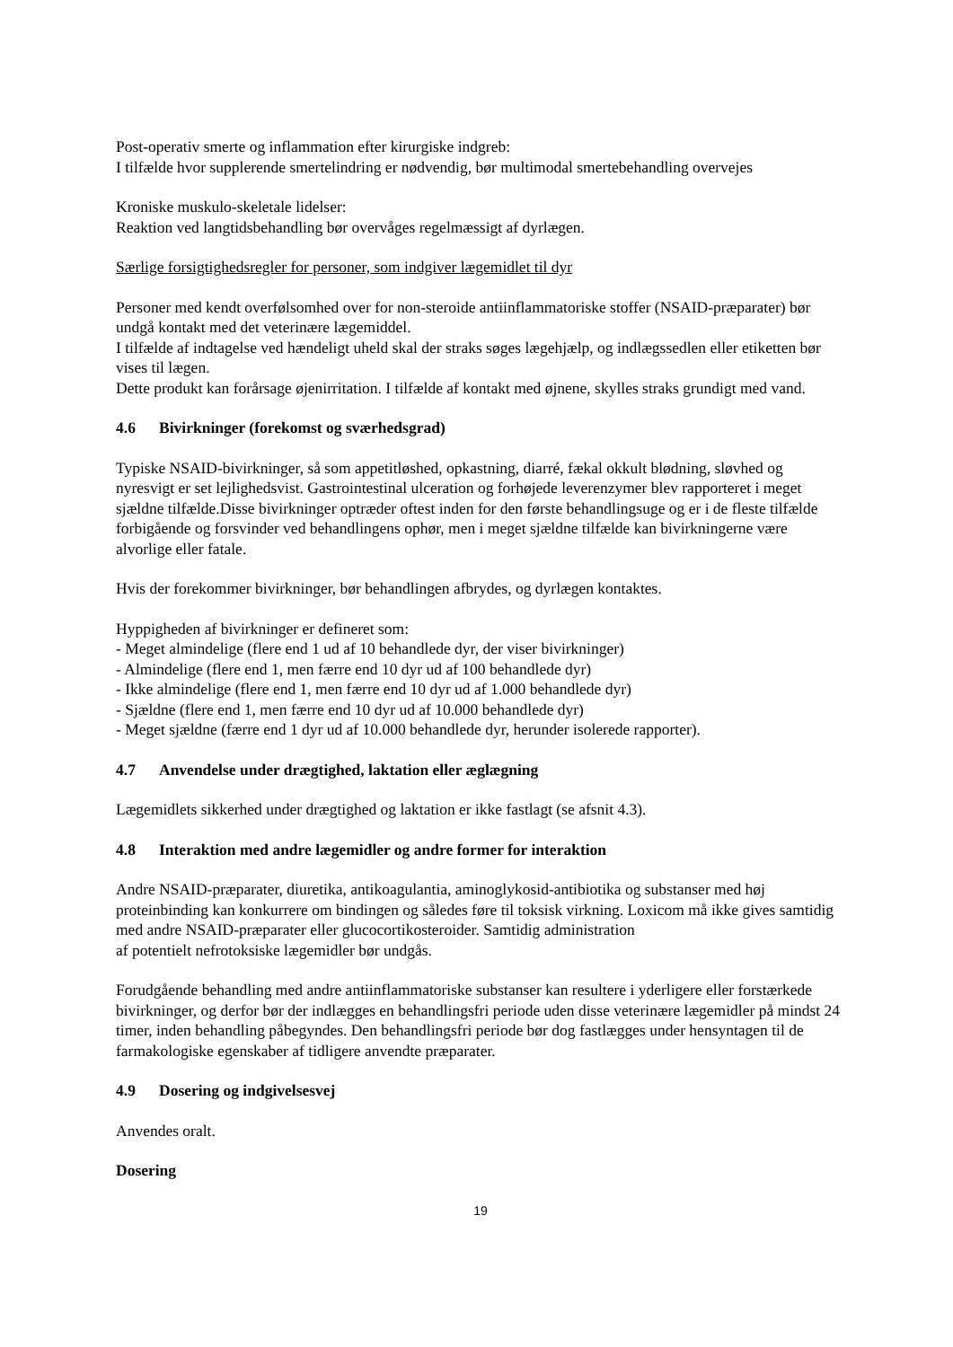Post-operativ smerte og inflammation efter kirurgiske indgreb:
I tilfælde hvor supplerende smertelindring er nødvendig, bør multimodal smertebehandling overvejes
Kroniske muskulo-skeletale lidelser:
Reaktion ved langtidsbehandling bør overvåges regelmæssigt af dyrlægen.
Særlige forsigtighedsregler for personer, som indgiver lægemidlet til dyr
Personer med kendt overfølsomhed over for non-steroide antiinflammatoriske stoffer (NSAID-præparater) bør undgå kontakt med det veterinære lægemiddel.
I tilfælde af indtagelse ved hændeligt uheld skal der straks søges lægehjælp, og indlægssedlen eller etiketten bør vises til lægen.
Dette produkt kan forårsage øjenirritation. I tilfælde af kontakt med øjnene, skylles straks grundigt med vand.
4.6 Bivirkninger (forekomst og sværhedsgrad)
Typiske NSAID-bivirkninger, så som appetitløshed, opkastning, diarré, fækal okkult blødning, sløvhed og nyresvigt er set lejlighedsvist. Gastrointestinal ulceration og forhøjede leverenzymer blev rapporteret i meget sjældne tilfælde.Disse bivirkninger optræder oftest inden for den første behandlingsuge og er i de fleste tilfælde forbigående og forsvinder ved behandlingens ophør, men i meget sjældne tilfælde kan bivirkningerne være alvorlige eller fatale.
Hvis der forekommer bivirkninger, bør behandlingen afbrydes, og dyrlægen kontaktes.
Hyppigheden af bivirkninger er defineret som:
- Meget almindelige (flere end 1 ud af 10 behandlede dyr, der viser bivirkninger)
- Almindelige (flere end 1, men færre end 10 dyr ud af 100 behandlede dyr)
- Ikke almindelige (flere end 1, men færre end 10 dyr ud af 1.000 behandlede dyr)
- Sjældne (flere end 1, men færre end 10 dyr ud af 10.000 behandlede dyr)
- Meget sjældne (færre end 1 dyr ud af 10.000 behandlede dyr, herunder isolerede rapporter).
4.7 Anvendelse under drægtighed, laktation eller æglægning
Lægemidlets sikkerhed under drægtighed og laktation er ikke fastlagt (se afsnit 4.3).
4.8 Interaktion med andre lægemidler og andre former for interaktion
Andre NSAID-præparater, diuretika, antikoagulantia, aminoglykosid-antibiotika og substanser med høj proteinbinding kan konkurrere om bindingen og således føre til toksisk virkning. Loxicom må ikke gives samtidig med andre NSAID-præparater eller glucocortikosteroider. Samtidig administration
af potentielt nefrotoksiske lægemidler bør undgås.
Forudgående behandling med andre antiinflammatoriske substanser kan resultere i yderligere eller forstærkede bivirkninger, og derfor bør der indlægges en behandlingsfri periode uden disse veterinære lægemidler på mindst 24 timer, inden behandling påbegyndes. Den behandlingsfri periode bør dog fastlægges under hensyntagen til de farmakologiske egenskaber af tidligere anvendte præparater.
4.9 Dosering og indgivelsesvej
Anvendes oralt.
Dosering
19